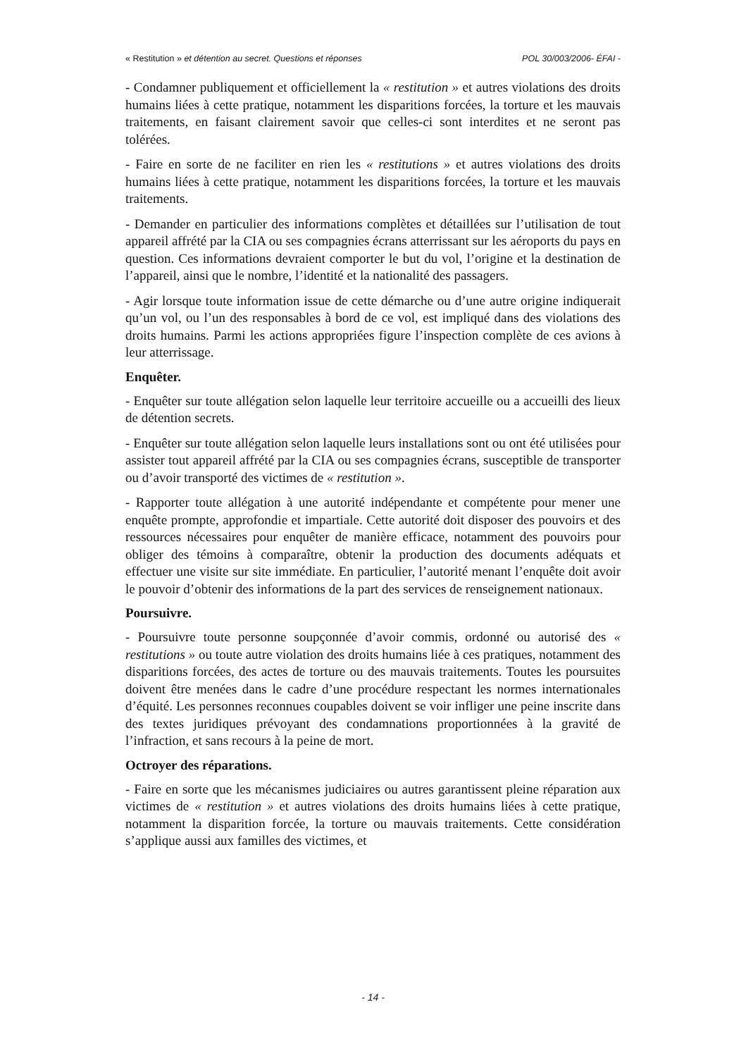« Restitution » et détention au secret. Questions et réponses POL 30/003/2006- ÉFAI -
- Condamner publiquement et officiellement la « restitution » et autres violations des droits humains liées à cette pratique, notamment les disparitions forcées, la torture et les mauvais traitements, en faisant clairement savoir que celles-ci sont interdites et ne seront pas tolérées.
- Faire en sorte de ne faciliter en rien les « restitutions » et autres violations des droits humains liées à cette pratique, notamment les disparitions forcées, la torture et les mauvais traitements.
- Demander en particulier des informations complètes et détaillées sur l’utilisation de tout appareil affrété par la CIA ou ses compagnies écrans atterrissant sur les aéroports du pays en question. Ces informations devraient comporter le but du vol, l’origine et la destination de l’appareil, ainsi que le nombre, l’identité et la nationalité des passagers.
- Agir lorsque toute information issue de cette démarche ou d’une autre origine indiquerait qu’un vol, ou l’un des responsables à bord de ce vol, est impliqué dans des violations des droits humains. Parmi les actions appropriées figure l’inspection complète de ces avions à leur atterrissage.
Enquêter.
- Enquêter sur toute allégation selon laquelle leur territoire accueille ou a accueilli des lieux de détention secrets.
- Enquêter sur toute allégation selon laquelle leurs installations sont ou ont été utilisées pour assister tout appareil affrété par la CIA ou ses compagnies écrans, susceptible de transporter ou d’avoir transporté des victimes de « restitution ».
- Rapporter toute allégation à une autorité indépendante et compétente pour mener une enquête prompte, approfondie et impartiale. Cette autorité doit disposer des pouvoirs et des ressources nécessaires pour enquêter de manière efficace, notamment des pouvoirs pour obliger des témoins à comparaître, obtenir la production des documents adéquats et effectuer une visite sur site immédiate. En particulier, l’autorité menant l’enquête doit avoir le pouvoir d’obtenir des informations de la part des services de renseignement nationaux.
Poursuivre.
- Poursuivre toute personne soupçonnée d’avoir commis, ordonné ou autorisé des « restitutions » ou toute autre violation des droits humains liée à ces pratiques, notamment des disparitions forcées, des actes de torture ou des mauvais traitements. Toutes les poursuites doivent être menées dans le cadre d’une procédure respectant les normes internationales d’équité. Les personnes reconnues coupables doivent se voir infliger une peine inscrite dans des textes juridiques prévoyant des condamnations proportionnées à la gravité de l’infraction, et sans recours à la peine de mort.
Octroyer des réparations.
- Faire en sorte que les mécanismes judiciaires ou autres garantissent pleine réparation aux victimes de « restitution » et autres violations des droits humains liées à cette pratique, notamment la disparition forcée, la torture ou mauvais traitements. Cette considération s’applique aussi aux familles des victimes, et
- 14 -